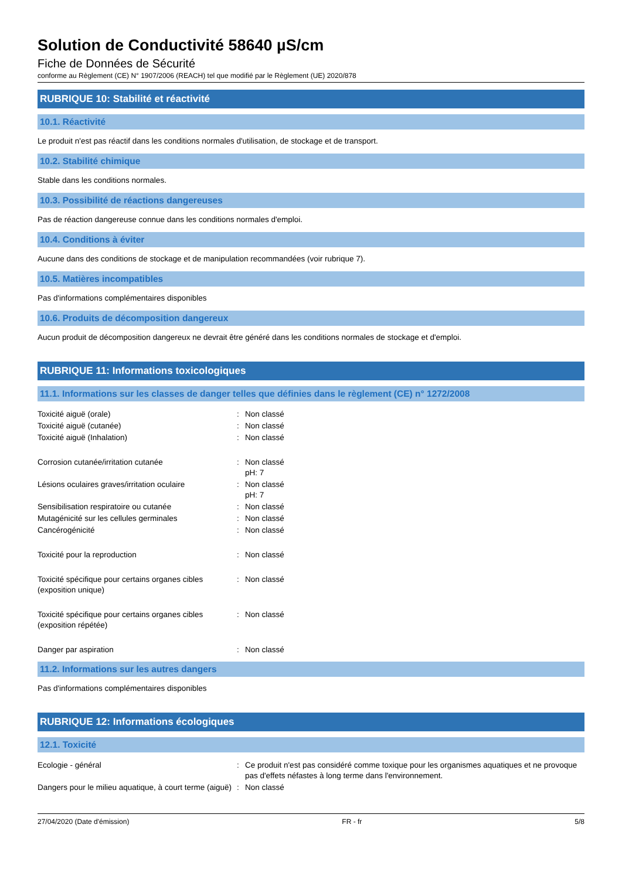Solution de Conductivité 58640 µS/cm
Fiche de Données de Sécurité
conforme au Règlement (CE) N° 1907/2006 (REACH) tel que modifié par le Règlement (UE) 2020/878
RUBRIQUE 10: Stabilité et réactivité
10.1. Réactivité
Le produit n'est pas réactif dans les conditions normales d'utilisation, de stockage et de transport.
10.2. Stabilité chimique
Stable dans les conditions normales.
10.3. Possibilité de réactions dangereuses
Pas de réaction dangereuse connue dans les conditions normales d'emploi.
10.4. Conditions à éviter
Aucune dans des conditions de stockage et de manipulation recommandées (voir rubrique 7).
10.5. Matières incompatibles
Pas d'informations complémentaires disponibles
10.6. Produits de décomposition dangereux
Aucun produit de décomposition dangereux ne devrait être généré dans les conditions normales de stockage et d'emploi.
RUBRIQUE 11: Informations toxicologiques
11.1. Informations sur les classes de danger telles que définies dans le règlement (CE) n° 1272/2008
| Toxicité aiguë (orale) | : | Non classé |
| Toxicité aiguë (cutanée) | : | Non classé |
| Toxicité aiguë (Inhalation) | : | Non classé |
| Corrosion cutanée/irritation cutanée | : | Non classé pH: 7 |
| Lésions oculaires graves/irritation oculaire | : | Non classé pH: 7 |
| Sensibilisation respiratoire ou cutanée | : | Non classé |
| Mutagénicité sur les cellules germinales | : | Non classé |
| Cancérogénicité | : | Non classé |
| Toxicité pour la reproduction | : | Non classé |
| Toxicité spécifique pour certains organes cibles (exposition unique) | : | Non classé |
| Toxicité spécifique pour certains organes cibles (exposition répétée) | : | Non classé |
| Danger par aspiration | : | Non classé |
11.2. Informations sur les autres dangers
Pas d'informations complémentaires disponibles
RUBRIQUE 12: Informations écologiques
12.1. Toxicité
| Ecologie - général | : | Ce produit n'est pas considéré comme toxique pour les organismes aquatiques et ne provoque pas d'effets néfastes à long terme dans l'environnement. |
| Dangers pour le milieu aquatique, à court terme (aiguë) | : | Non classé |
27/04/2020 (Date d'émission) FR - fr 5/8